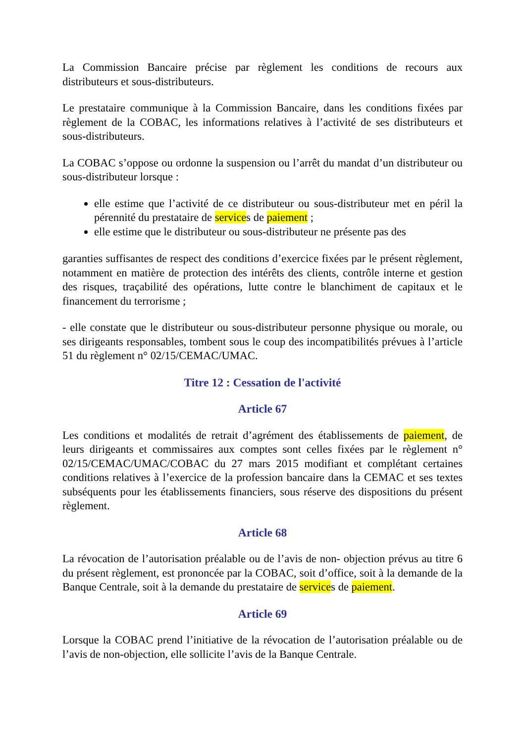La Commission Bancaire précise par règlement les conditions de recours aux distributeurs et sous-distributeurs.
Le prestataire communique à la Commission Bancaire, dans les conditions fixées par règlement de la COBAC, les informations relatives à l’activité de ses distributeurs et sous-distributeurs.
La COBAC s’oppose ou ordonne la suspension ou l’arrêt du mandat d’un distributeur ou sous-distributeur lorsque :
elle estime que l’activité de ce distributeur ou sous-distributeur met en péril la pérennité du prestataire de services de paiement ;
elle estime que le distributeur ou sous-distributeur ne présente pas des
garanties suffisantes de respect des conditions d’exercice fixées par le présent règlement, notamment en matière de protection des intérêts des clients, contrôle interne et gestion des risques, traçabilité des opérations, lutte contre le blanchiment de capitaux et le financement du terrorisme ;
- elle constate que le distributeur ou sous-distributeur personne physique ou morale, ou ses dirigeants responsables, tombent sous le coup des incompatibilités prévues à l’article 51 du règlement n° 02/15/CEMAC/UMAC.
Titre 12 : Cessation de l'activité
Article 67
Les conditions et modalités de retrait d’agrément des établissements de paiement, de leurs dirigeants et commissaires aux comptes sont celles fixées par le règlement n° 02/15/CEMAC/UMAC/COBAC du 27 mars 2015 modifiant et complétant certaines conditions relatives à l’exercice de la profession bancaire dans la CEMAC et ses textes subséquents pour les établissements financiers, sous réserve des dispositions du présent règlement.
Article 68
La révocation de l’autorisation préalable ou de l’avis de non- objection prévus au titre 6 du présent règlement, est prononcée par la COBAC, soit d’office, soit à la demande de la Banque Centrale, soit à la demande du prestataire de services de paiement.
Article 69
Lorsque la COBAC prend l’initiative de la révocation de l’autorisation préalable ou de l’avis de non-objection, elle sollicite l’avis de la Banque Centrale.